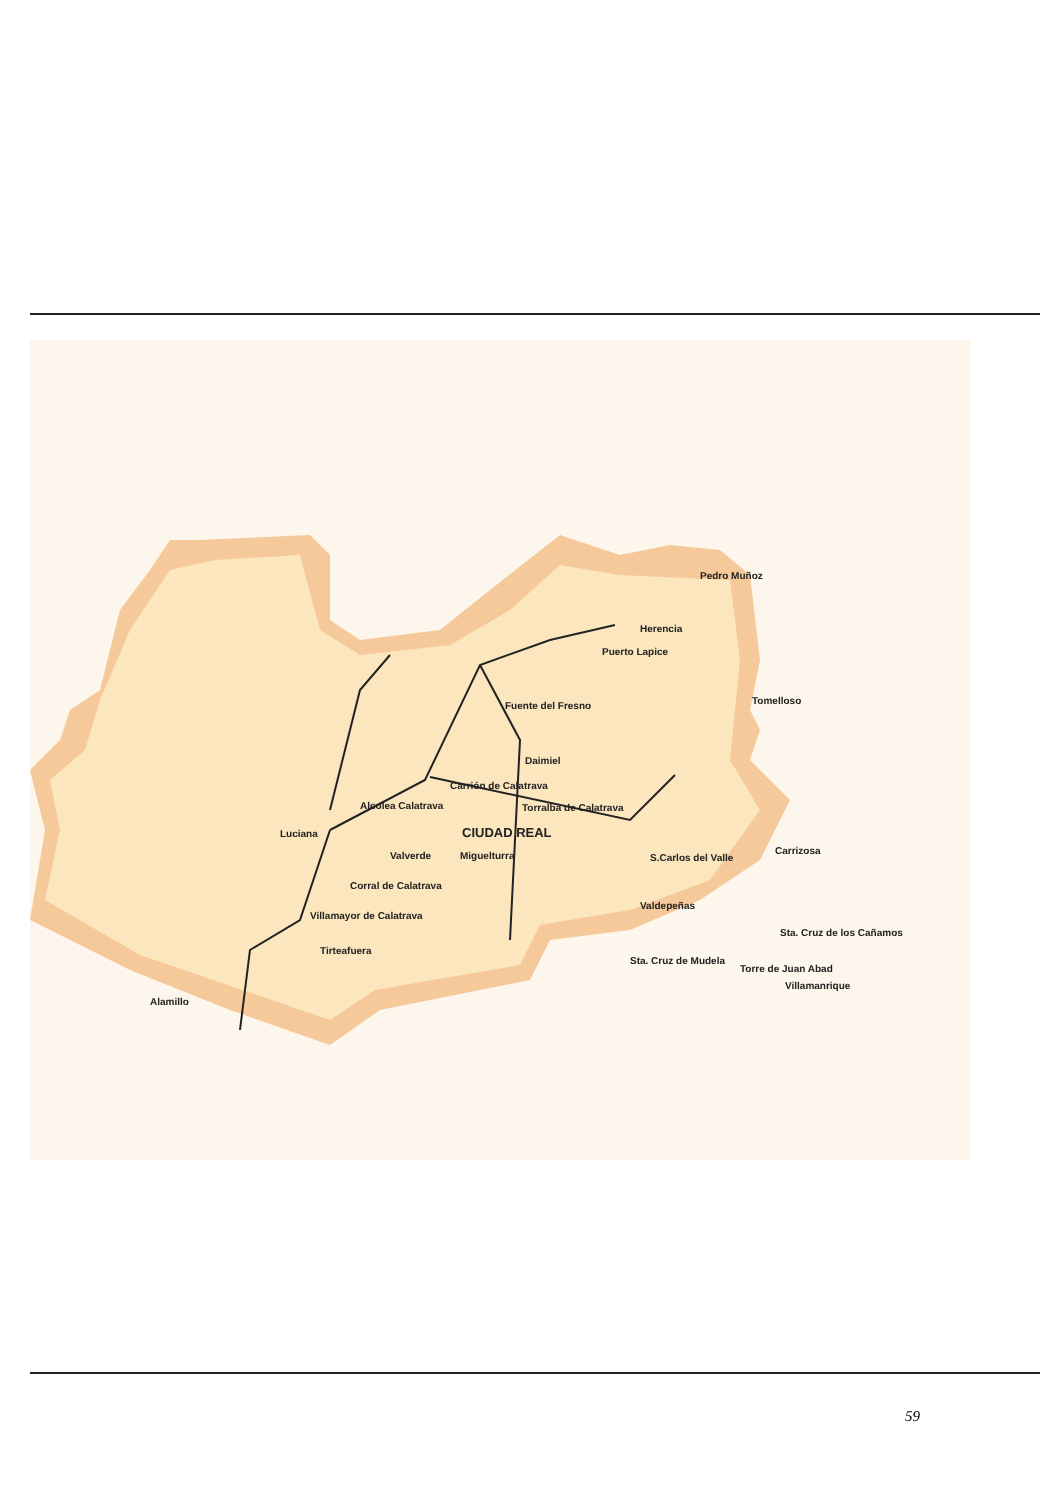Pedro Muñoz
Herencia
Puerto Lapice
Tomelloso
Fuente del Fresno
Daimiel
Carrión de Calatrava
Torralba de Calatrava
Alcolea Calatrava
Luciana CIUDAD REAL
Valverde Miguelturra S.Carlos del Valle
Carrizosa
Corral de Calatrava
Valdepeñas
Villamayor de Calatrava
Sta. Cruz de los Cañamos
Tirteafuera
Sta. Cruz de Mudela
Torre de Juan Abad
Villamanrique
Alamillo
59